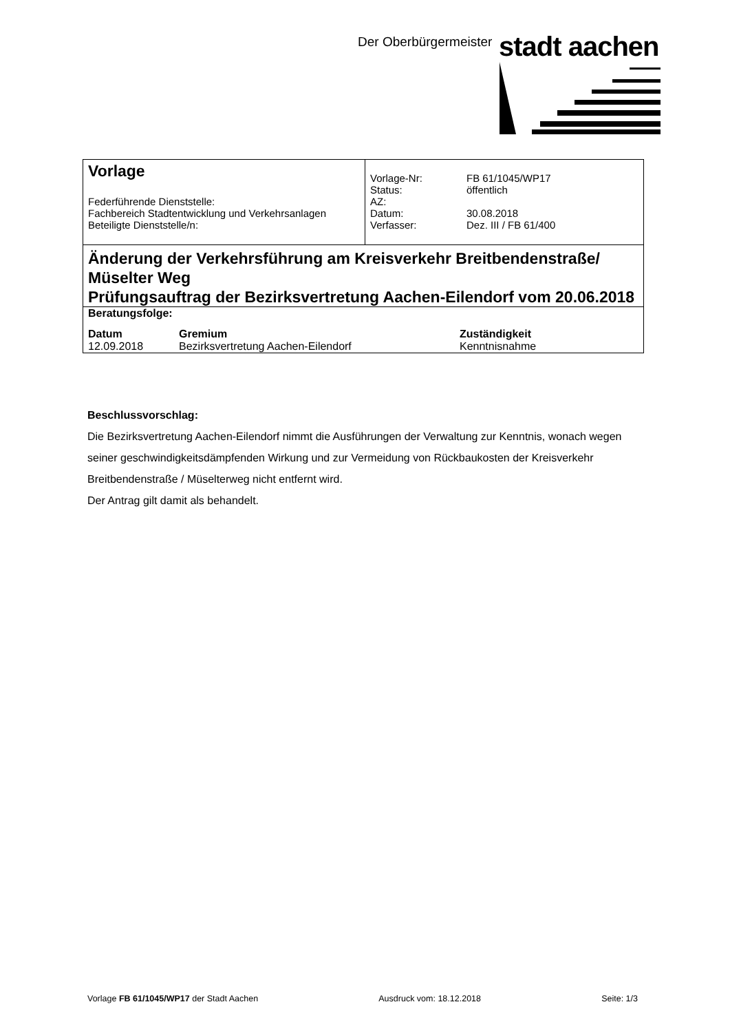Der Oberbürgermeister stadt aachen
| Vorlage Federführende Dienststelle: Fachbereich Stadtentwicklung und Verkehrsanlagen Beteiligte Dienststelle/n: | / Vorlage-Nr: / FB 61/1045/WP17 / / Status: / öffentlich / / AZ: / / / Datum: / 30.08.2018 / / Verfasser: / Dez. III / FB 61/400 / |
Änderung der Verkehrsführung am Kreisverkehr Breitbendenstraße/ Müselter Weg
Prüfungsauftrag der Bezirksvertretung Aachen-Eilendorf vom 20.06.2018
| Beratungsfolge: | | |
| Datum | Gremium | Zuständigkeit |
| 12.09.2018 | Bezirksvertretung Aachen-Eilendorf | Kenntnisnahme |
Beschlussvorschlag:
Die Bezirksvertretung Aachen-Eilendorf nimmt die Ausführungen der Verwaltung zur Kenntnis, wonach wegen seiner geschwindigkeitsdämpfenden Wirkung und zur Vermeidung von Rückbaukosten der Kreisverkehr Breitbendenstraße / Müselterweg nicht entfernt wird.
Der Antrag gilt damit als behandelt.
Vorlage FB 61/1045/WP17 der Stadt Aachen Ausdruck vom: 18.12.2018 Seite: 1/3